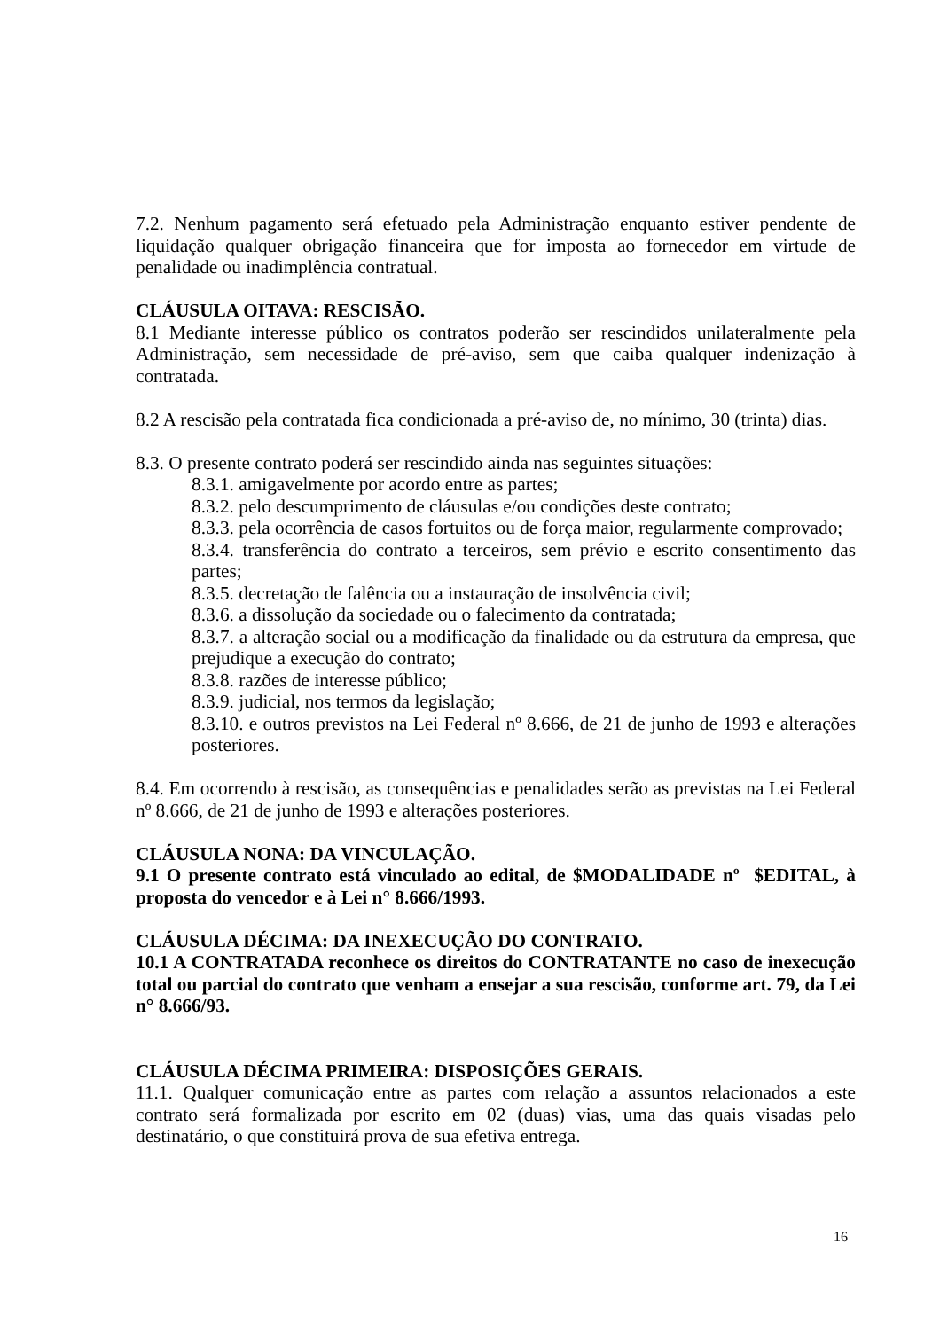7.2. Nenhum pagamento será efetuado pela Administração enquanto estiver pendente de liquidação qualquer obrigação financeira que for imposta ao fornecedor em virtude de penalidade ou inadimplência contratual.
CLÁUSULA OITAVA: RESCISÃO.
8.1 Mediante interesse público os contratos poderão ser rescindidos unilateralmente pela Administração, sem necessidade de pré-aviso, sem que caiba qualquer indenização à contratada.
8.2 A rescisão pela contratada fica condicionada a pré-aviso de, no mínimo, 30 (trinta) dias.
8.3. O presente contrato poderá ser rescindido ainda nas seguintes situações:
8.3.1. amigavelmente por acordo entre as partes;
8.3.2. pelo descumprimento de cláusulas e/ou condições deste contrato;
8.3.3. pela ocorrência de casos fortuitos ou de força maior, regularmente comprovado;
8.3.4. transferência do contrato a terceiros, sem prévio e escrito consentimento das partes;
8.3.5. decretação de falência ou a instauração de insolvência civil;
8.3.6. a dissolução da sociedade ou o falecimento da contratada;
8.3.7. a alteração social ou a modificação da finalidade ou da estrutura da empresa, que prejudique a execução do contrato;
8.3.8. razões de interesse público;
8.3.9. judicial, nos termos da legislação;
8.3.10. e outros previstos na Lei Federal nº 8.666, de 21 de junho de 1993 e alterações posteriores.
8.4. Em ocorrendo à rescisão, as consequências e penalidades serão as previstas na Lei Federal nº 8.666, de 21 de junho de 1993 e alterações posteriores.
CLÁUSULA NONA: DA VINCULAÇÃO.
9.1 O presente contrato está vinculado ao edital, de $MODALIDADE nº $EDITAL, à proposta do vencedor e à Lei n° 8.666/1993.
CLÁUSULA DÉCIMA: DA INEXECUÇÃO DO CONTRATO.
10.1 A CONTRATADA reconhece os direitos do CONTRATANTE no caso de inexecução total ou parcial do contrato que venham a ensejar a sua rescisão, conforme art. 79, da Lei n° 8.666/93.
CLÁUSULA DÉCIMA PRIMEIRA: DISPOSIÇÕES GERAIS.
11.1. Qualquer comunicação entre as partes com relação a assuntos relacionados a este contrato será formalizada por escrito em 02 (duas) vias, uma das quais visadas pelo destinatário, o que constituirá prova de sua efetiva entrega.
16